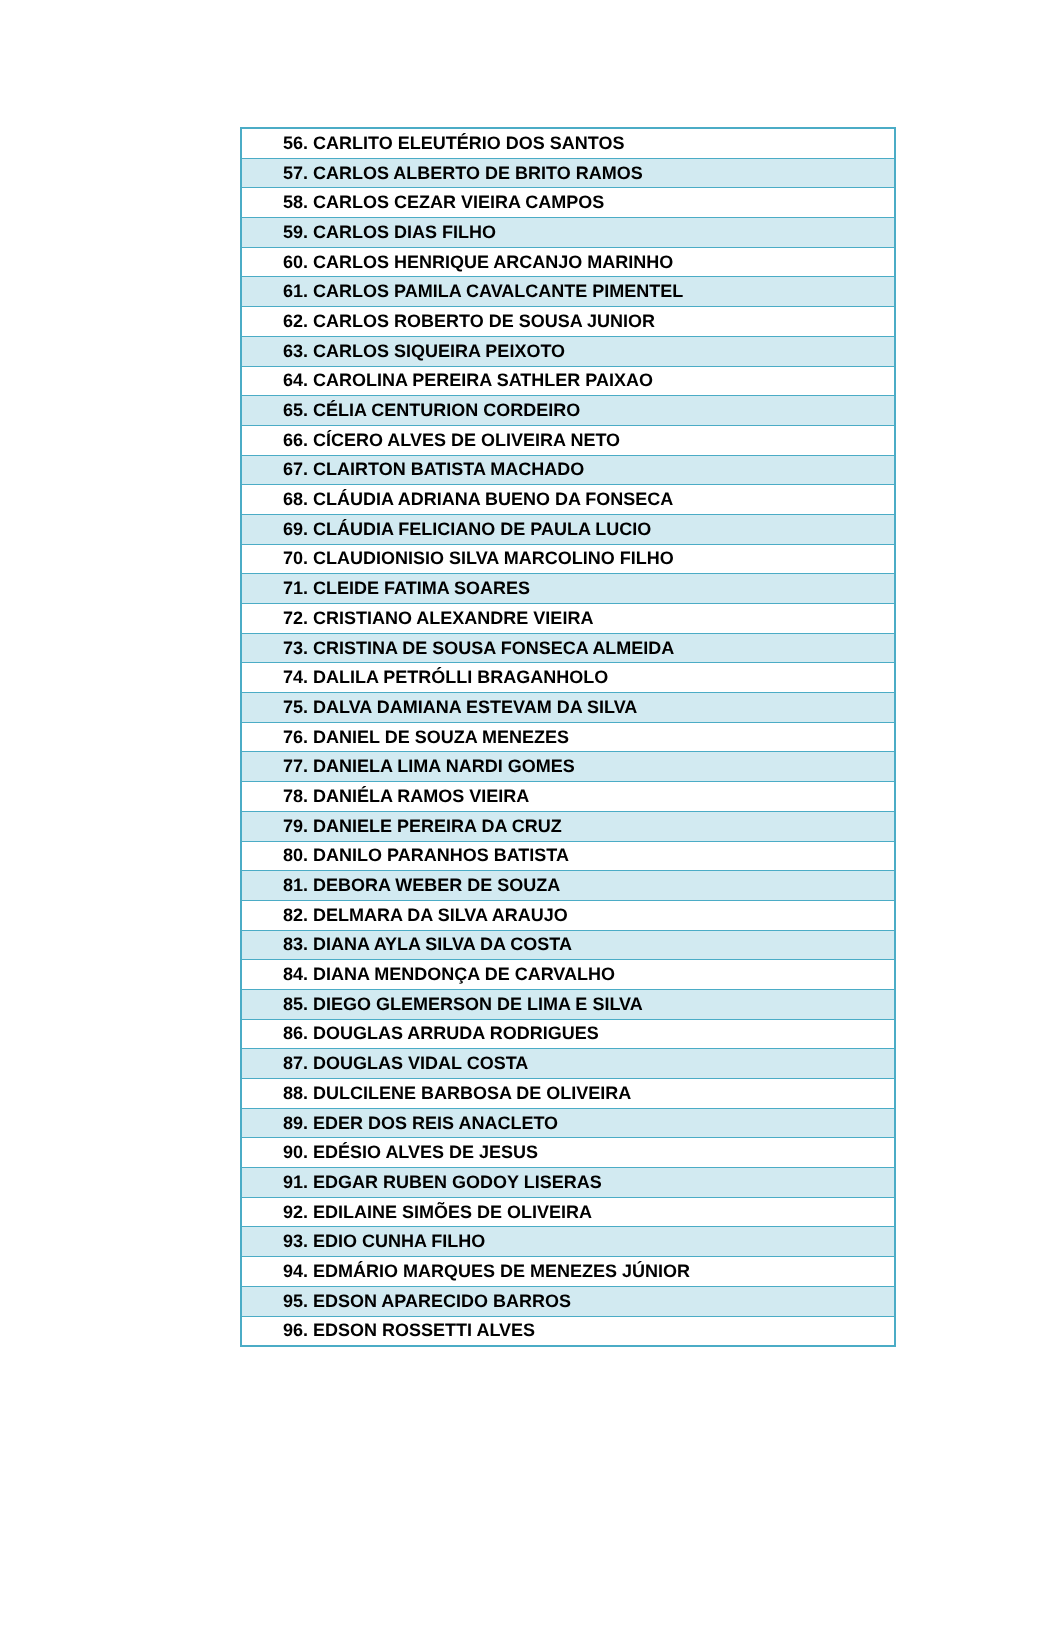| 56. CARLITO ELEUTÉRIO DOS SANTOS |
| 57. CARLOS ALBERTO DE BRITO RAMOS |
| 58. CARLOS CEZAR VIEIRA CAMPOS |
| 59. CARLOS DIAS FILHO |
| 60. CARLOS HENRIQUE ARCANJO MARINHO |
| 61. CARLOS PAMILA CAVALCANTE PIMENTEL |
| 62. CARLOS ROBERTO DE SOUSA JUNIOR |
| 63. CARLOS SIQUEIRA PEIXOTO |
| 64. CAROLINA PEREIRA SATHLER PAIXAO |
| 65. CÉLIA CENTURION CORDEIRO |
| 66. CÍCERO ALVES DE OLIVEIRA NETO |
| 67. CLAIRTON BATISTA MACHADO |
| 68. CLÁUDIA ADRIANA BUENO DA FONSECA |
| 69. CLÁUDIA FELICIANO DE PAULA LUCIO |
| 70. CLAUDIONISIO SILVA MARCOLINO FILHO |
| 71. CLEIDE FATIMA SOARES |
| 72. CRISTIANO ALEXANDRE VIEIRA |
| 73. CRISTINA DE SOUSA FONSECA ALMEIDA |
| 74. DALILA PETRÓLLI BRAGANHOLO |
| 75. DALVA DAMIANA ESTEVAM DA SILVA |
| 76. DANIEL DE SOUZA MENEZES |
| 77. DANIELA LIMA NARDI GOMES |
| 78. DANIÉLA RAMOS VIEIRA |
| 79. DANIELE PEREIRA DA CRUZ |
| 80. DANILO PARANHOS BATISTA |
| 81. DEBORA WEBER DE SOUZA |
| 82. DELMARA DA SILVA ARAUJO |
| 83. DIANA AYLA SILVA DA COSTA |
| 84. DIANA MENDONÇA DE CARVALHO |
| 85. DIEGO GLEMERSON DE LIMA E SILVA |
| 86. DOUGLAS ARRUDA RODRIGUES |
| 87. DOUGLAS VIDAL COSTA |
| 88. DULCILENE BARBOSA DE OLIVEIRA |
| 89. EDER DOS REIS ANACLETO |
| 90. EDÉSIO ALVES DE JESUS |
| 91. EDGAR RUBEN GODOY LISERAS |
| 92. EDILAINE SIMÕES DE OLIVEIRA |
| 93. EDIO CUNHA FILHO |
| 94. EDMÁRIO MARQUES DE MENEZES JÚNIOR |
| 95. EDSON APARECIDO BARROS |
| 96. EDSON ROSSETTI ALVES |